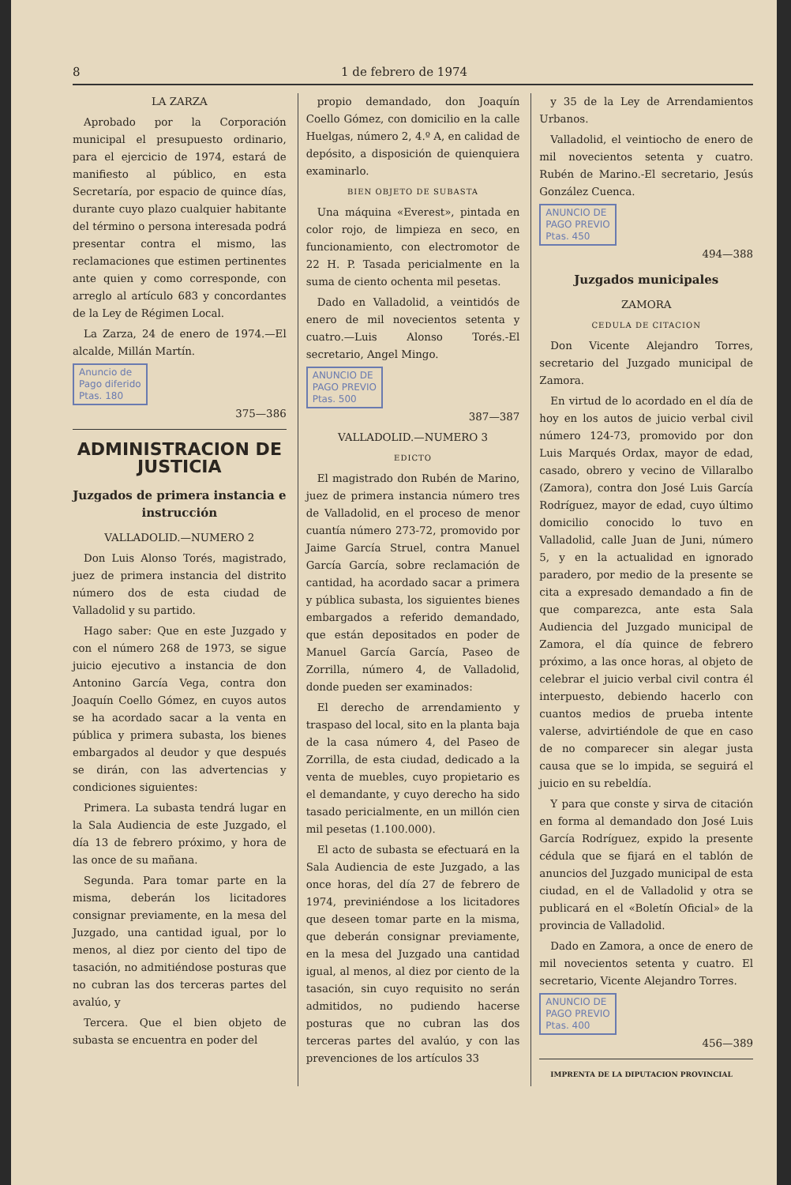8 1 de febrero de 1974
LA ZARZA
Aprobado por la Corporación municipal el presupuesto ordinario, para el ejercicio de 1974, estará de manifiesto al público, en esta Secretaría, por espacio de quince días, durante cuyo plazo cualquier habitante del término o persona interesada podrá presentar contra el mismo, las reclamaciones que estimen pertinentes ante quien y como corresponde, con arreglo al artículo 683 y concordantes de la Ley de Régimen Local.
La Zarza, 24 de enero de 1974.—El alcalde, Millán Martín.
Anuncio de
Pago diferido
Ptas. 180
375—386
ADMINISTRACION DE JUSTICIA
Juzgados de primera instancia e instrucción
VALLADOLID.—NUMERO 2
Don Luis Alonso Torés, magistrado, juez de primera instancia del distrito número dos de esta ciudad de Valladolid y su partido.
Hago saber: Que en este Juzgado y con el número 268 de 1973, se sigue juicio ejecutivo a instancia de don Antonino García Vega, contra don Joaquín Coello Gómez, en cuyos autos se ha acordado sacar a la venta en pública y primera subasta, los bienes embargados al deudor y que después se dirán, con las advertencias y condiciones siguientes:
Primera. La subasta tendrá lugar en la Sala Audiencia de este Juzgado, el día 13 de febrero próximo, y hora de las once de su mañana.
Segunda. Para tomar parte en la misma, deberán los licitadores consignar previamente, en la mesa del Juzgado, una cantidad igual, por lo menos, al diez por ciento del tipo de tasación, no admitiéndose posturas que no cubran las dos terceras partes del avalúo, y
Tercera. Que el bien objeto de subasta se encuentra en poder del
propio demandado, don Joaquín Coello Gómez, con domicilio en la calle Huelgas, número 2, 4.º A, en calidad de depósito, a disposición de quienquiera examinarlo.
BIEN OBJETO DE SUBASTA
Una máquina «Everest», pintada en color rojo, de limpieza en seco, en funcionamiento, con electromotor de 22 H. P. Tasada pericialmente en la suma de ciento ochenta mil pesetas.
Dado en Valladolid, a veintidós de enero de mil novecientos setenta y cuatro.—Luis Alonso Torés.-El secretario, Angel Mingo.
ANUNCIO DE
PAGO PREVIO
Ptas. 500
387—387
VALLADOLID.—NUMERO 3
EDICTO
El magistrado don Rubén de Marino, juez de primera instancia número tres de Valladolid, en el proceso de menor cuantía número 273-72, promovido por Jaime García Struel, contra Manuel García García, sobre reclamación de cantidad, ha acordado sacar a primera y pública subasta, los siguientes bienes embargados a referido demandado, que están depositados en poder de Manuel García García, Paseo de Zorrilla, número 4, de Valladolid, donde pueden ser examinados:
El derecho de arrendamiento y traspaso del local, sito en la planta baja de la casa número 4, del Paseo de Zorrilla, de esta ciudad, dedicado a la venta de muebles, cuyo propietario es el demandante, y cuyo derecho ha sido tasado pericialmente, en un millón cien mil pesetas (1.100.000).
El acto de subasta se efectuará en la Sala Audiencia de este Juzgado, a las once horas, del día 27 de febrero de 1974, previniéndose a los licitadores que deseen tomar parte en la misma, que deberán consignar previamente, en la mesa del Juzgado una cantidad igual, al menos, al diez por ciento de la tasación, sin cuyo requisito no serán admitidos, no pudiendo hacerse posturas que no cubran las dos terceras partes del avalúo, y con las prevenciones de los artículos 33
y 35 de la Ley de Arrendamientos Urbanos.
Valladolid, el veintiocho de enero de mil novecientos setenta y cuatro. Rubén de Marino.-El secretario, Jesús González Cuenca.
ANUNCIO DE
PAGO PREVIO
Ptas. 450
494—388
Juzgados municipales
ZAMORA
CEDULA DE CITACION
Don Vicente Alejandro Torres, secretario del Juzgado municipal de Zamora.
En virtud de lo acordado en el día de hoy en los autos de juicio verbal civil número 124-73, promovido por don Luis Marqués Ordax, mayor de edad, casado, obrero y vecino de Villaralbo (Zamora), contra don José Luis García Rodríguez, mayor de edad, cuyo último domicilio conocido lo tuvo en Valladolid, calle Juan de Juni, número 5, y en la actualidad en ignorado paradero, por medio de la presente se cita a expresado demandado a fin de que comparezca, ante esta Sala Audiencia del Juzgado municipal de Zamora, el día quince de febrero próximo, a las once horas, al objeto de celebrar el juicio verbal civil contra él interpuesto, debiendo hacerlo con cuantos medios de prueba intente valerse, advirtiéndole de que en caso de no comparecer sin alegar justa causa que se lo impida, se seguirá el juicio en su rebeldía.
Y para que conste y sirva de citación en forma al demandado don José Luis García Rodríguez, expido la presente cédula que se fijará en el tablón de anuncios del Juzgado municipal de esta ciudad, en el de Valladolid y otra se publicará en el «Boletín Oficial» de la provincia de Valladolid.
Dado en Zamora, a once de enero de mil novecientos setenta y cuatro. El secretario, Vicente Alejandro Torres.
ANUNCIO DE
PAGO PREVIO
Ptas. 400
456—389
IMPRENTA DE LA DIPUTACION PROVINCIAL